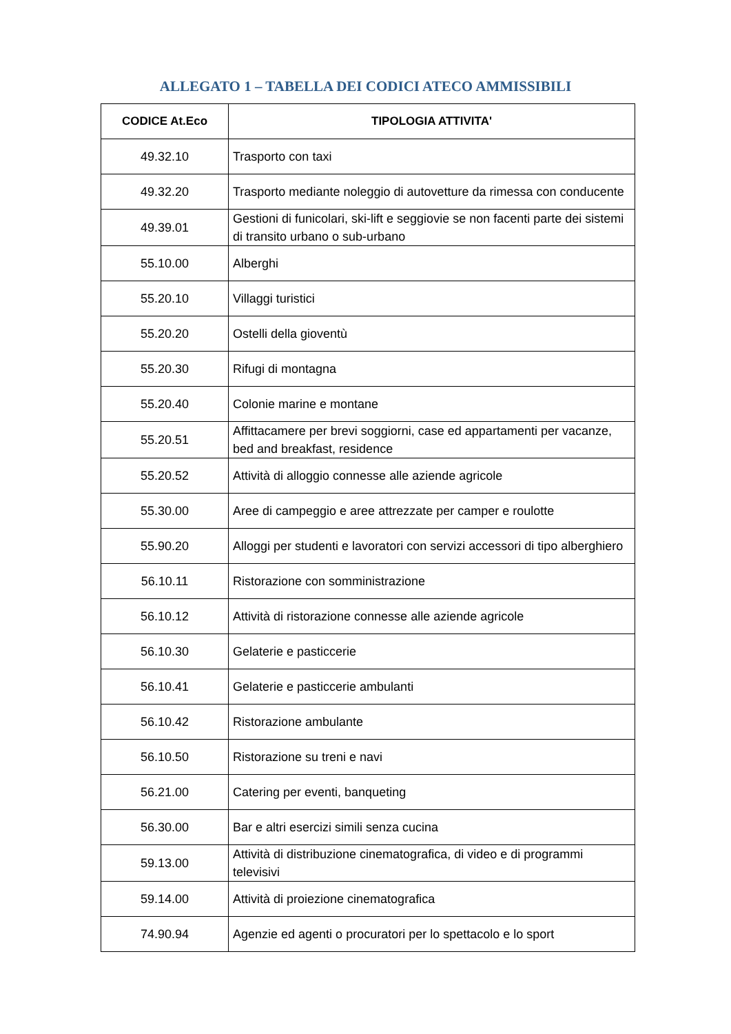ALLEGATO 1 – TABELLA DEI CODICI ATECO AMMISSIBILI
| CODICE At.Eco | TIPOLOGIA ATTIVITA' |
| --- | --- |
| 49.32.10 | Trasporto con taxi |
| 49.32.20 | Trasporto mediante noleggio di autovetture da rimessa con conducente |
| 49.39.01 | Gestioni di funicolari, ski-lift e seggiovie se non facenti parte dei sistemi di transito urbano o sub-urbano |
| 55.10.00 | Alberghi |
| 55.20.10 | Villaggi turistici |
| 55.20.20 | Ostelli della gioventù |
| 55.20.30 | Rifugi di montagna |
| 55.20.40 | Colonie marine e montane |
| 55.20.51 | Affittacamere per brevi soggiorni, case ed appartamenti per vacanze, bed and breakfast, residence |
| 55.20.52 | Attività di alloggio connesse alle aziende agricole |
| 55.30.00 | Aree di campeggio e aree attrezzate per camper e roulotte |
| 55.90.20 | Alloggi per studenti e lavoratori con servizi accessori di tipo alberghiero |
| 56.10.11 | Ristorazione con somministrazione |
| 56.10.12 | Attività di ristorazione connesse alle aziende agricole |
| 56.10.30 | Gelaterie e pasticcerie |
| 56.10.41 | Gelaterie e pasticcerie ambulanti |
| 56.10.42 | Ristorazione ambulante |
| 56.10.50 | Ristorazione su treni e navi |
| 56.21.00 | Catering per eventi, banqueting |
| 56.30.00 | Bar e altri esercizi simili senza cucina |
| 59.13.00 | Attività di distribuzione cinematografica, di video e di programmi televisivi |
| 59.14.00 | Attività di proiezione cinematografica |
| 74.90.94 | Agenzie ed agenti o procuratori per lo spettacolo e lo sport |